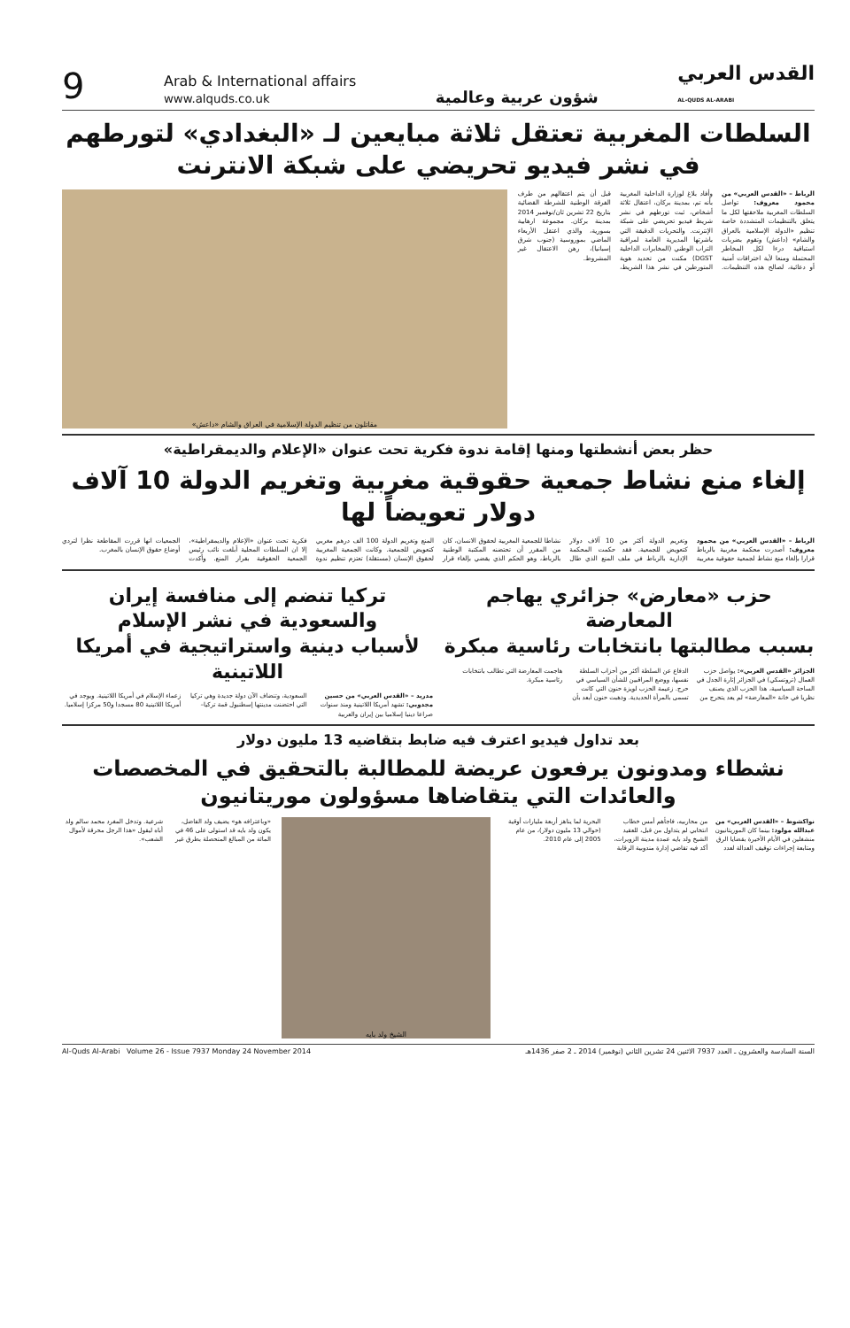9 Arab & International affairs
www.alquds.co.uk شؤون عربية وعالمية القدس العربي
AL-QUDS AL-ARABI
السلطات المغربية تعتقل ثلاثة مبايعين لـ «البغدادي» لتورطهم
في نشر فيديو تحريضي على شبكة الانترنت
الرباط – «القدس العربي» من محمود معروف: تواصل السلطات المغربية ملاحقتها لكل ما يتعلق بالتنظيمات المتشددة خاصة تنظيم «الدولة الإسلامية بالعراق والشام» (داعش) وتقوم بضربات استباقية درءا لكل المخاطر المحتملة ومنعا لأية اختراقات أمنية أو دعائية، لصالح هذه التنظيمات. وأفاد بلاغ لوزارة الداخلية المغربية بأنه تم، بمدينة بركان، اعتقال ثلاثة أشخاص، ثبت تورطهم في نشر شريط فيديو تحريضي على شبكة الإنترنت. والتحريات الدقيقة التي باشرتها المديرية العامة لمراقبة التراب الوطني (المخابرات الداخلية DGST) مكنت من تحديد هوية المتورطين في نشر هذا الشريط، قبل أن يتم اعتقالهم من طرف الفرقة الوطنية للشرطة القضائية بتاريخ 22 تشرين ثان/نوفمبر 2014 بمدينة بركان. مجموعة ارهابية بسورية، والذي اعتقل الأربعاء الماضي بموروسية (جنوب شرق إسبانيا)، رهن الاعتقال غير المشروط.
مقاتلون من تنظيم الدولة الإسلامية في العراق والشام «داعش»
حظر بعض أنشطتها ومنها إقامة ندوة فكرية تحت عنوان «الإعلام والديمقراطية»
إلغاء منع نشاط جمعية حقوقية مغربية وتغريم الدولة 10 آلاف دولار تعويضاً لها
الرباط – «القدس العربي» من محمود معروف: أصدرت محكمة مغربية بالرباط قرارا بإلغاء منع نشاط لجمعية حقوقية مغربية وتغريم الدولة أكثر من 10 آلاف دولار كتعويض للجمعية. فقد حكمت المحكمة الإدارية بالرباط في ملف المنع الذي طال نشاطا للجمعية المغربية لحقوق الانسان، كان من المقرر أن تحتضنه المكتبة الوطنية بالرباط، وهو الحكم الذي يقضي بإلغاء قرار المنع وتغريم الدولة 100 الف درهم مغربي كتعويض للجمعية. وكانت الجمعية المغربية لحقوق الإنسان (مستقلة) تعتزم تنظيم ندوة فكرية تحت عنوان «الإعلام والديمقراطية»، إلا ان السلطات المحلية أبلغت نائب رئيس الجمعية الحقوقية بقرار المنع. وأكدت الجمعيات انها قررت المقاطعة نظرا لتردي أوضاع حقوق الإنسان بالمغرب.
حزب «معارض» جزائري يهاجم المعارضة
بسبب مطالبتها بانتخابات رئاسية مبكرة
الجزائر «القدس العربي»: يواصل حزب العمال (تروتسكي) في الجزائر إثارة الجدل في الساحة السياسية، هذا الحزب الذي يصنف نظريا في خانة «المعارضة» لم يعد يتحرج من الدفاع عن السلطة أكثر من أحزاب السلطة نفسها، ووضع المراقبين للشأن السياسي في حرج. زعيمة الحزب لويزة حنون التي كانت تسمى بالمرأة الحديدية. وذهبت حنون أبعد بأن هاجمت المعارضة التي تطالب بانتخابات رئاسية مبكرة.
تركيا تنضم إلى منافسة إيران والسعودية في نشر الإسلام
لأسباب دينية واستراتيجية في أمريكا اللاتينية
مدريد – «القدس العربي» من حسين مجدوبي: تشهد أمريكا اللاتينية ومنذ سنوات صراعا دينيا إسلاميا بين إيران والعربية السعودية، وتنضاف الآن دولة جديدة وهي تركيا التي احتضنت مدينتها إسطنبول قمة تركيا–زعماء الإسلام في أمريكا اللاتينية. ويوجد في أمريكا اللاتينية 80 مسجدا و50 مركزا إسلاميا.
بعد تداول فيديو اعترف فيه ضابط بتقاضيه 13 مليون دولار
نشطاء ومدونون يرفعون عريضة للمطالبة بالتحقيق في المخصصات والعائدات التي يتقاضاها مسؤولون موريتانيون
نواكشوط – «القدس العربي» من عبدالله مولود: بينما كان الموريتانيون منشغلين في الأيام الأخيرة بقضايا الرق ومتابعة إجراءات توقيف العدالة لعدد من محاربيه، فاجأهم أمس خطاب انتخابي لم يتداول من قبل، للعقيد الشيخ ولد بايه عمدة مدينة الزويرات، أكد فيه تقاضي إدارة مندوبية الرقابة البحرية لما يناهز أربعة مليارات أوقية (حوالي 13 مليون دولار)، من عام 2005 إلى عام 2010.
الشيخ ولد بايه
«وباعترافه هو» يضيف ولد الفاضل، يكون ولد بايه قد استولى على 46 في المائة من المبالغ المتحصلة بطرق غير شرعية. وتدخل المغرد محمد سالم ولد أباه ليقول «هذا الرجل محرقة لأموال الشعب».
Al-Quds Al-Arabi Volume 26 - Issue 7937 Monday 24 November 2014 السنة السادسة والعشرون ـ العدد 7937 الاثنين 24 تشرين الثاني (نوفمبر) 2014 ـ 2 صفر 1436هـ